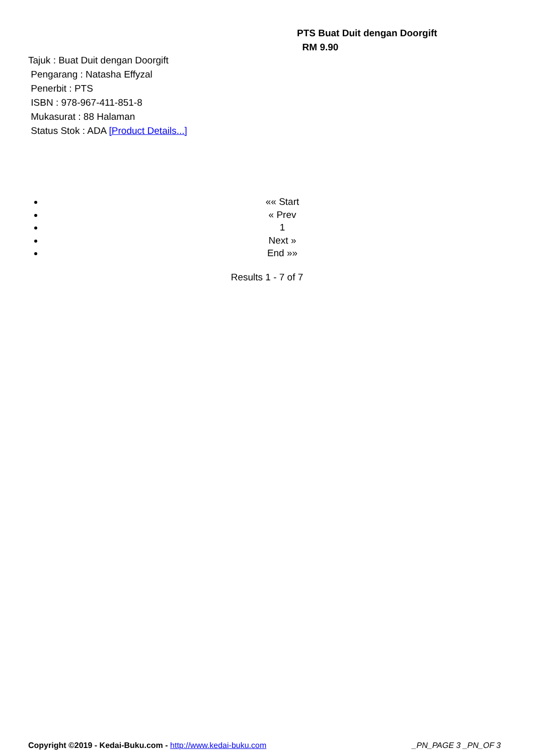PTS Buat Duit dengan Doorgift
RM 9.90
Tajuk : Buat Duit dengan Doorgift
Pengarang : Natasha Effyzal
Penerbit : PTS
ISBN : 978-967-411-851-8
Mukasurat : 88 Halaman
Status Stok : ADA [Product Details...]
«« Start
« Prev
1
Next »
End »»
Results 1 - 7 of 7
Copyright ©2019 - Kedai-Buku.com - http://www.kedai-buku.com _PN_PAGE 3 _PN_OF 3